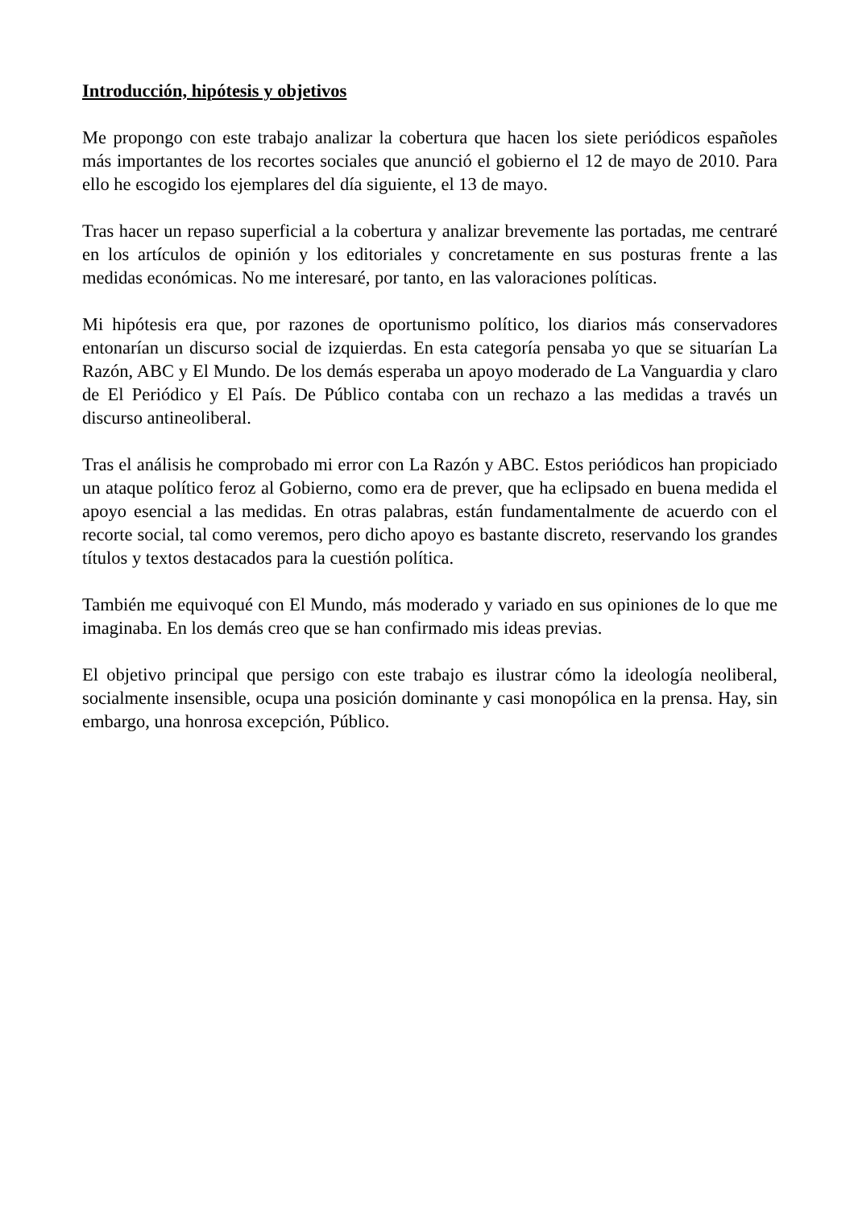Introducción, hipótesis y objetivos
Me propongo con este trabajo analizar la cobertura que hacen los siete periódicos españoles más importantes de los recortes sociales que anunció el gobierno el 12 de mayo de 2010. Para ello he escogido los ejemplares del día siguiente, el 13 de mayo.
Tras hacer un repaso superficial a la cobertura y analizar brevemente las portadas, me centraré en los artículos de opinión y los editoriales y concretamente en sus posturas frente a las medidas económicas. No me interesaré, por tanto, en las valoraciones políticas.
Mi hipótesis era que, por razones de oportunismo político, los diarios más conservadores entonarían un discurso social de izquierdas. En esta categoría pensaba yo que se situarían La Razón, ABC y El Mundo. De los demás esperaba un apoyo moderado de La Vanguardia y claro de El Periódico y El País. De Público contaba con un rechazo a las medidas a través un discurso antineoliberal.
Tras el análisis he comprobado mi error con La Razón y ABC. Estos periódicos han propiciado un ataque político feroz al Gobierno, como era de prever, que ha eclipsado en buena medida el apoyo esencial a las medidas. En otras palabras, están fundamentalmente de acuerdo con el recorte social, tal como veremos, pero dicho apoyo es bastante discreto, reservando los grandes títulos y textos destacados para la cuestión política.
También me equivoqué con El Mundo, más moderado y variado en sus opiniones de lo que me imaginaba. En los demás creo que se han confirmado mis ideas previas.
El objetivo principal que persigo con este trabajo es ilustrar cómo la ideología neoliberal, socialmente insensible, ocupa una posición dominante y casi monopólica en la prensa. Hay, sin embargo, una honrosa excepción, Público.